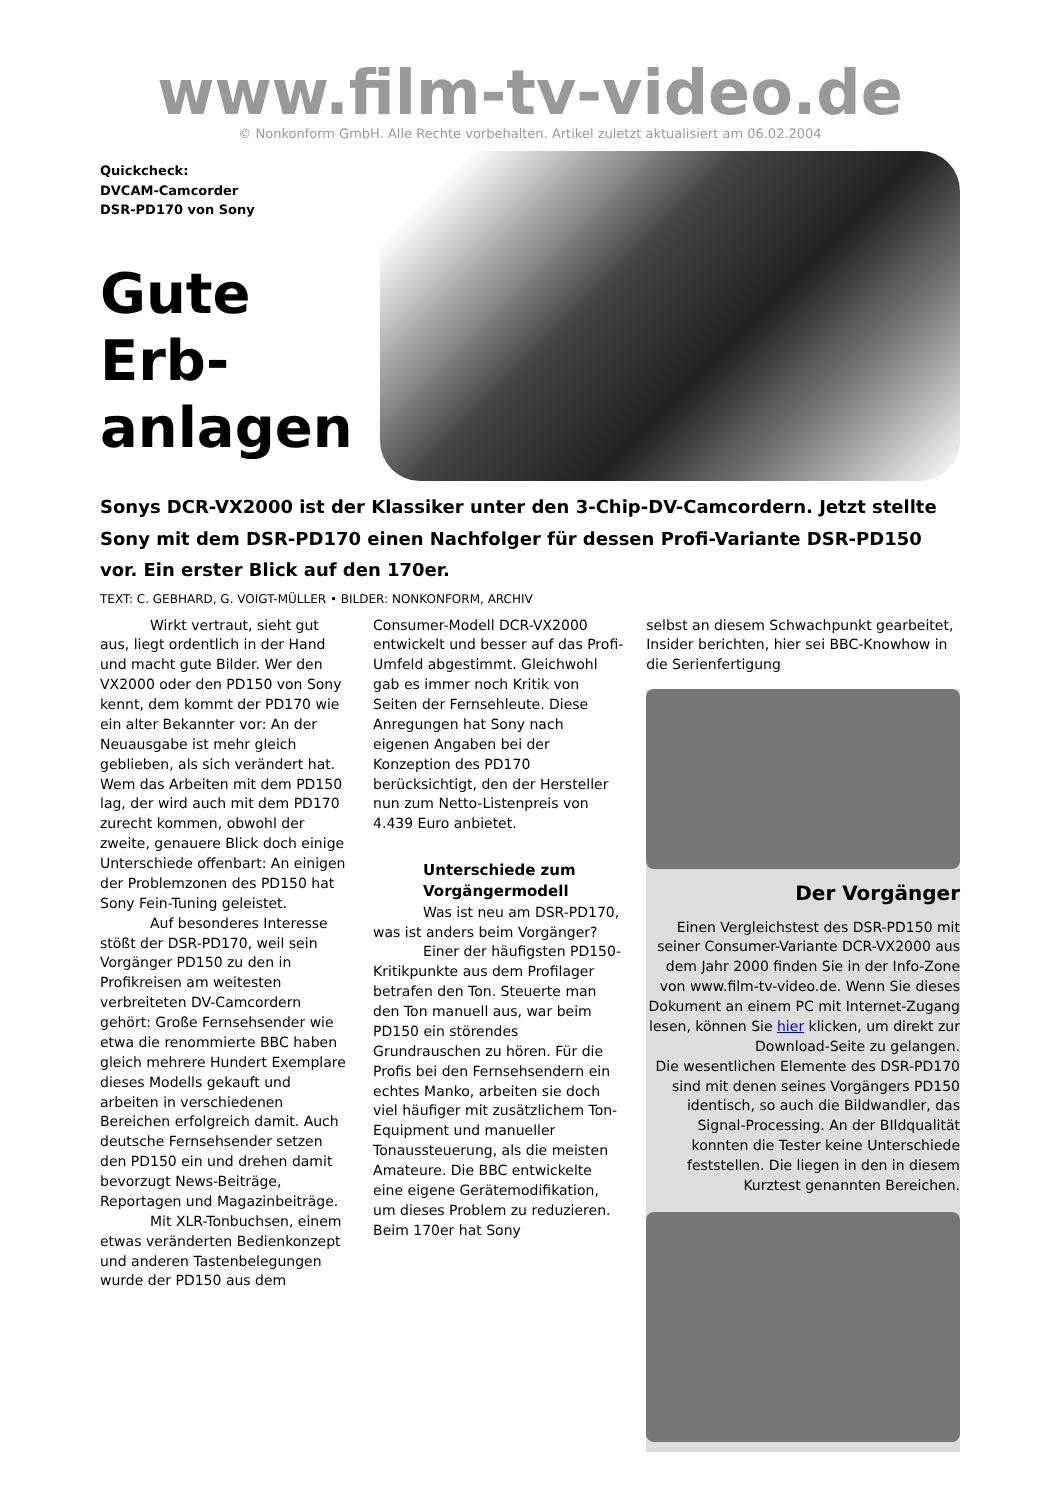www.film-tv-video.de
© Nonkonform GmbH. Alle Rechte vorbehalten. Artikel zuletzt aktualisiert am 06.02.2004
Quickcheck:
DVCAM-Camcorder
DSR-PD170 von Sony
Gute Erb-anlagen
Sonys DCR-VX2000 ist der Klassiker unter den 3-Chip-DV-Camcordern. Jetzt stellte Sony mit dem DSR-PD170 einen Nachfolger für dessen Profi-Variante DSR-PD150 vor. Ein erster Blick auf den 170er.
TEXT: C. GEBHARD, G. VOIGT-MÜLLER • BILDER: NONKONFORM, ARCHIV
Wirkt vertraut, sieht gut aus, liegt ordentlich in der Hand und macht gute Bilder. Wer den VX2000 oder den PD150 von Sony kennt, dem kommt der PD170 wie ein alter Bekannter vor: An der Neuausgabe ist mehr gleich geblieben, als sich verändert hat. Wem das Arbeiten mit dem PD150 lag, der wird auch mit dem PD170 zurecht kommen, obwohl der zweite, genauere Blick doch einige Unterschiede offenbart: An einigen der Problemzonen des PD150 hat Sony Fein-Tuning geleistet.
Auf besonderes Interesse stößt der DSR-PD170, weil sein Vorgänger PD150 zu den in Profikreisen am weitesten verbreiteten DV-Camcordern gehört: Große Fernsehsender wie etwa die renommierte BBC haben gleich mehrere Hundert Exemplare dieses Modells gekauft und arbeiten in verschiedenen Bereichen erfolgreich damit. Auch deutsche Fernsehsender setzen den PD150 ein und drehen damit bevorzugt News-Beiträge, Reportagen und Magazinbeiträge.
Mit XLR-Tonbuchsen, einem etwas veränderten Bedienkonzept und anderen Tastenbelegungen wurde der PD150 aus dem
Consumer-Modell DCR-VX2000 entwickelt und besser auf das Profi-Umfeld abgestimmt. Gleichwohl gab es immer noch Kritik von Seiten der Fernsehleute. Diese Anregungen hat Sony nach eigenen Angaben bei der Konzeption des PD170 berücksichtigt, den der Hersteller nun zum Netto-Listenpreis von 4.439 Euro anbietet.
Unterschiede zum Vorgängermodell
Was ist neu am DSR-PD170, was ist anders beim Vorgänger?
Einer der häufigsten PD150-Kritikpunkte aus dem Profilager betrafen den Ton. Steuerte man den Ton manuell aus, war beim PD150 ein störendes Grundrauschen zu hören. Für die Profis bei den Fernsehsendern ein echtes Manko, arbeiten sie doch viel häufiger mit zusätzlichem Ton-Equipment und manueller Tonaussteuerung, als die meisten Amateure. Die BBC entwickelte eine eigene Gerätemodifikation, um dieses Problem zu reduzieren. Beim 170er hat Sony
selbst an diesem Schwachpunkt gearbeitet, Insider berichten, hier sei BBC-Knowhow in die Serienfertigung
Der Vorgänger
Einen Vergleichstest des DSR-PD150 mit seiner Consumer-Variante DCR-VX2000 aus dem Jahr 2000 finden Sie in der Info-Zone von www.film-tv-video.de. Wenn Sie dieses Dokument an einem PC mit Internet-Zugang lesen, können Sie hier klicken, um direkt zur Download-Seite zu gelangen.
Die wesentlichen Elemente des DSR-PD170 sind mit denen seines Vorgängers PD150 identisch, so auch die Bildwandler, das Signal-Processing. An der BIldqualität konnten die Tester keine Unterschiede feststellen. Die liegen in den in diesem Kurztest genannten Bereichen.